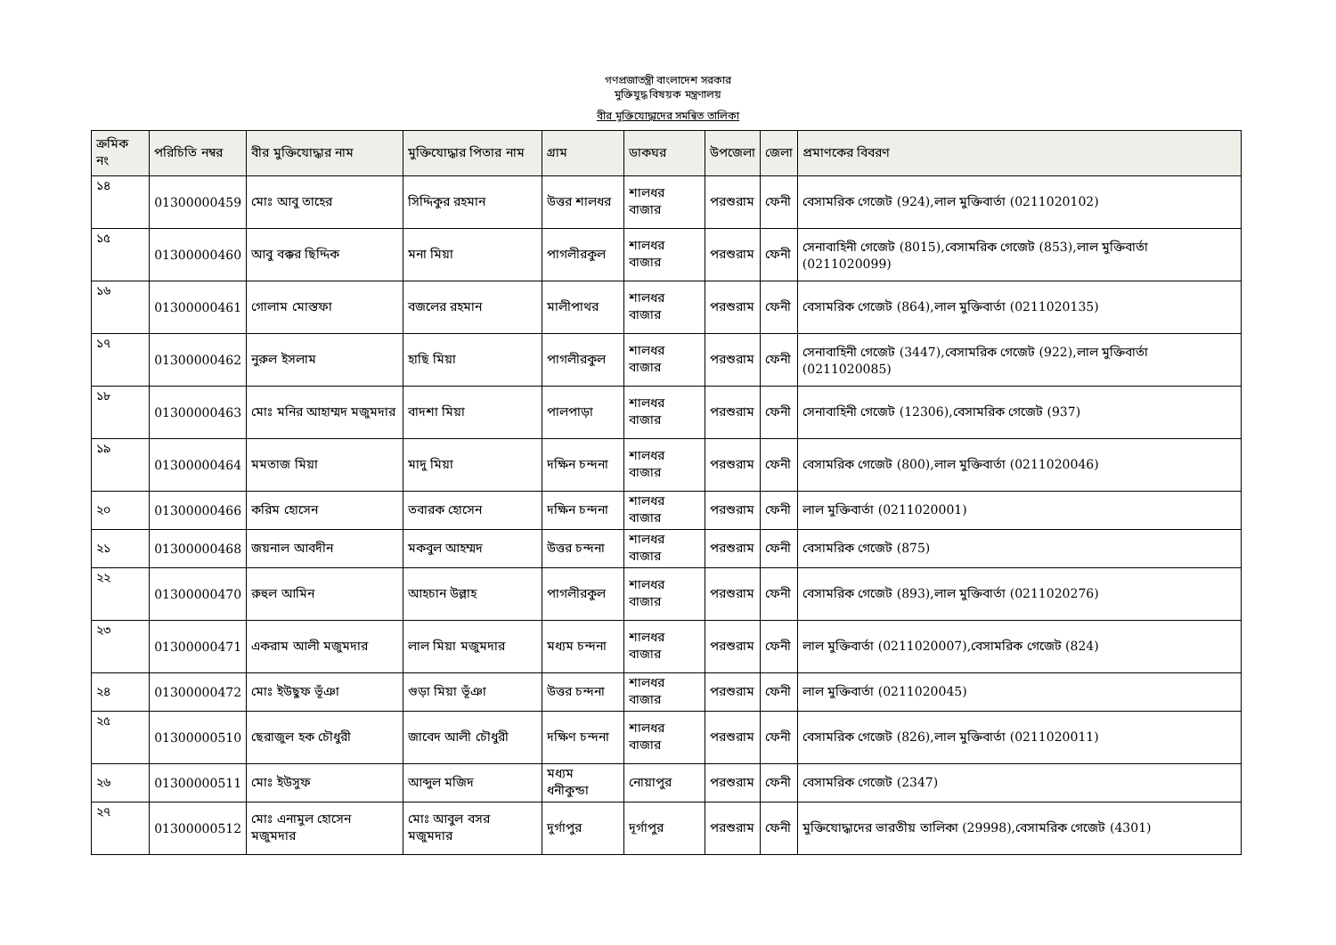গণপ্রজাতন্ত্রী বাংলাদেশ সরকার
মুক্তিযুদ্ধ বিষয়ক মন্ত্রণালয়
বীর মুক্তিযোদ্ধাদের সমন্বিত তালিকা
| ক্রমিক নং | পরিচিতি নম্বর | বীর মুক্তিযোদ্ধার নাম | মুক্তিযোদ্ধার পিতার নাম | গ্রাম | ডাকঘর | উপজেলা | জেলা | প্রমাণকের বিবরণ |
| --- | --- | --- | --- | --- | --- | --- | --- | --- |
| ১৪ | 01300000459 | মোঃ আবু তাহের | সিদ্দিকুর রহমান | উত্তর শালধর | শালধর বাজার | পরশুরাম | ফেনী | বেসামরিক গেজেট (924),লাল মুক্তিবার্তা (0211020102) |
| ১৫ | 01300000460 | আবু বক্কর ছিদ্দিক | মনা মিয়া | পাগলীরকুল | শালধর বাজার | পরশুরাম | ফেনী | সেনাবাহিনী গেজেট (8015),বেসামরিক গেজেট (853),লাল মুক্তিবার্তা (0211020099) |
| ১৬ | 01300000461 | গোলাম মোস্তফা | বজলের রহমান | মালীপাথর | শালধর বাজার | পরশুরাম | ফেনী | বেসামরিক গেজেট (864),লাল মুক্তিবার্তা (0211020135) |
| ১৭ | 01300000462 | নুরুল ইসলাম | হাছি মিয়া | পাগলীরকুল | শালধর বাজার | পরশুরাম | ফেনী | সেনাবাহিনী গেজেট (3447),বেসামরিক গেজেট (922),লাল মুক্তিবার্তা (0211020085) |
| ১৮ | 01300000463 | মোঃ মনির আহাম্মদ মজুমদার | বাদশা মিয়া | পালপাড়া | শালধর বাজার | পরশুরাম | ফেনী | সেনাবাহিনী গেজেট (12306),বেসামরিক গেজেট (937) |
| ১৯ | 01300000464 | মমতাজ মিয়া | মাদু মিয়া | দক্ষিন চন্দনা | শালধর বাজার | পরশুরাম | ফেনী | বেসামরিক গেজেট (800),লাল মুক্তিবার্তা (0211020046) |
| ২০ | 01300000466 | করিম হোসেন | তবারক হোসেন | দক্ষিন চন্দনা | শালধর বাজার | পরশুরাম | ফেনী | লাল মুক্তিবার্তা (0211020001) |
| ২১ | 01300000468 | জয়নাল আবদীন | মকবুল আহম্মদ | উত্তর চন্দনা | শালধর বাজার | পরশুরাম | ফেনী | বেসামরিক গেজেট (875) |
| ২২ | 01300000470 | রুহুল আমিন | আহচান উল্লাহ | পাগলীরকুল | শালধর বাজার | পরশুরাম | ফেনী | বেসামরিক গেজেট (893),লাল মুক্তিবার্তা (0211020276) |
| ২৩ | 01300000471 | একরাম আলী মজুমদার | লাল মিয়া মজুমদার | মধ্যম চন্দনা | শালধর বাজার | পরশুরাম | ফেনী | লাল মুক্তিবার্তা (0211020007),বেসামরিক গেজেট (824) |
| ২৪ | 01300000472 | মোঃ ইউছুফ ভূঁঞা | গুড়া মিয়া ভূঁঞা | উত্তর চন্দনা | শালধর বাজার | পরশুরাম | ফেনী | লাল মুক্তিবার্তা (0211020045) |
| ২৫ | 01300000510 | ছেরাজুল হক চৌধুরী | জাবেদ আলী চৌধুরী | দক্ষিণ চন্দনা | শালধর বাজার | পরশুরাম | ফেনী | বেসামরিক গেজেট (826),লাল মুক্তিবার্তা (0211020011) |
| ২৬ | 01300000511 | মোঃ ইউসুফ | আব্দুল মজিদ | মধ্যম ধনীকুন্ডা | নোয়াপুর | পরশুরাম | ফেনী | বেসামরিক গেজেট (2347) |
| ২৭ | 01300000512 | মোঃ এনামুল হোসেন মজুমদার | মোঃ আবুল বসর মজুমদার | দুর্গাপুর | দূর্গাপুর | পরশুরাম | ফেনী | মুক্তিযোদ্ধাদের ভারতীয় তালিকা (29998),বেসামরিক গেজেট (4301) |